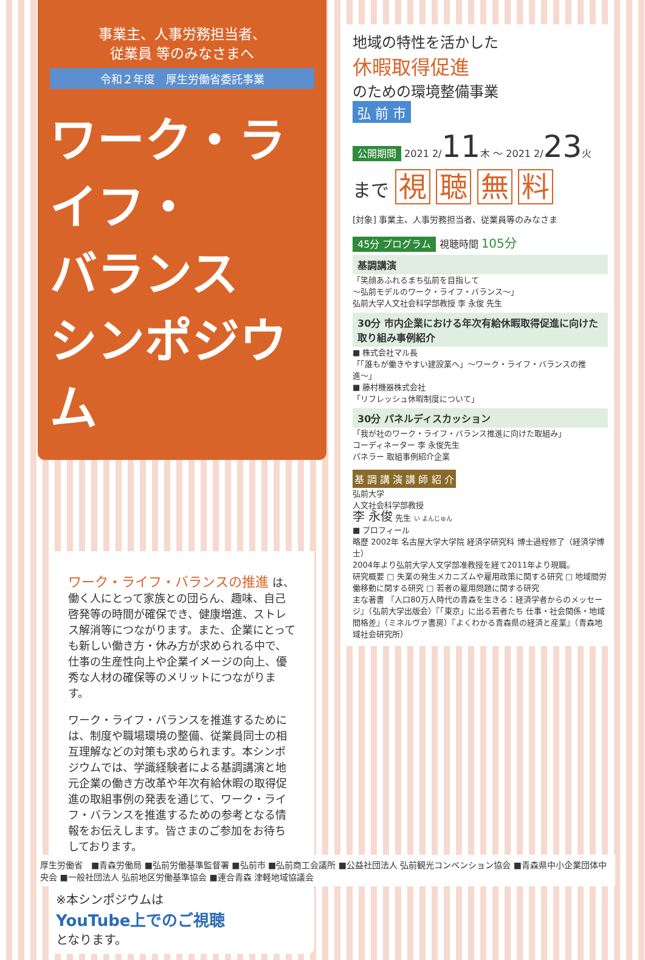事業主、人事労務担当者、
従業員 等のみなさまへ
令和２年度　厚生労働省委託事業
ワーク・ライフ・
バランス
シンポジウム
ワーク・ライフ・バランスの推進 は、働く人にとって家族との団らん、趣味、自己啓発等の時間が確保でき、健康増進、ストレス解消等につながります。また、企業にとっても新しい働き方・休み方が求められる中で、仕事の生産性向上や企業イメージの向上、優秀な人材の確保等のメリットにつながります。
ワーク・ライフ・バランスを推進するためには、制度や職場環境の整備、従業員同士の相互理解などの対策も求められます。本シンポジウムでは、学識経験者による基調講演と地元企業の働き方改革や年次有給休暇の取得促進の取組事例の発表を通じて、ワーク・ライフ・バランスを推進するための参考となる情報をお伝えします。皆さまのご参加をお待ちしております。
※本シンポジウムは
YouTube上でのご視聴
となります。
地域の特性を活かした
休暇取得促進
のための環境整備事業
弘 前 市
公開期間 2021 2/11木 〜 2021 2/23火
まで 視 聴 無 料
[対象] 事業主、人事労務担当者、従業員等のみなさま
45分 プログラム 視聴時間 105分
基調講演
「笑顔あふれるまち弘前を目指して
〜弘前モデルのワーク・ライフ・バランス〜」
弘前大学人文社会科学部教授 李 永俊 先生
30分 市内企業における年次有給休暇取得促進に向けた取り組み事例紹介
■ 株式会社マル長
「「誰もが働きやすい建設業へ」〜ワーク・ライフ・バランスの推進〜」
■ 藤村機器株式会社
「リフレッシュ休暇制度について」
30分 パネルディスカッション
「我が社のワーク・ライフ・バランス推進に向けた取組み」
コーディネーター 李 永俊先生
パネラー 取組事例紹介企業
基 調 講 演 講 師 紹 介
弘前大学
人文社会科学部教授
李 永俊 先生 い よんじゅん
■ プロフィール
略歴 2002年 名古屋大学大学院 経済学研究科 博士過程修了（経済学博士）
2004年より弘前大学人文学部准教授を経て2011年より現職。
研究概要 □ 失業の発生メカニズムや雇用政策に関する研究 □ 地域間労働移動に関する研究 □ 若者の雇用問題に関する研究
主な著書 『人口80万人時代の青森を生きる：経済学者からのメッセージ』（弘前大学出版会）『「東京」に出る若者たち 仕事・社会関係・地域間格差』（ミネルヴァ書房）『よくわかる青森県の経済と産業』（青森地域社会研究所）
厚生労働省　■青森労働局 ■弘前労働基準監督署 ■弘前市 ■弘前商工会議所 ■公益社団法人 弘前観光コンベンション協会 ■青森県中小企業団体中央会 ■一般社団法人 弘前地区労働基準協会 ■連合青森 津軽地域協議会